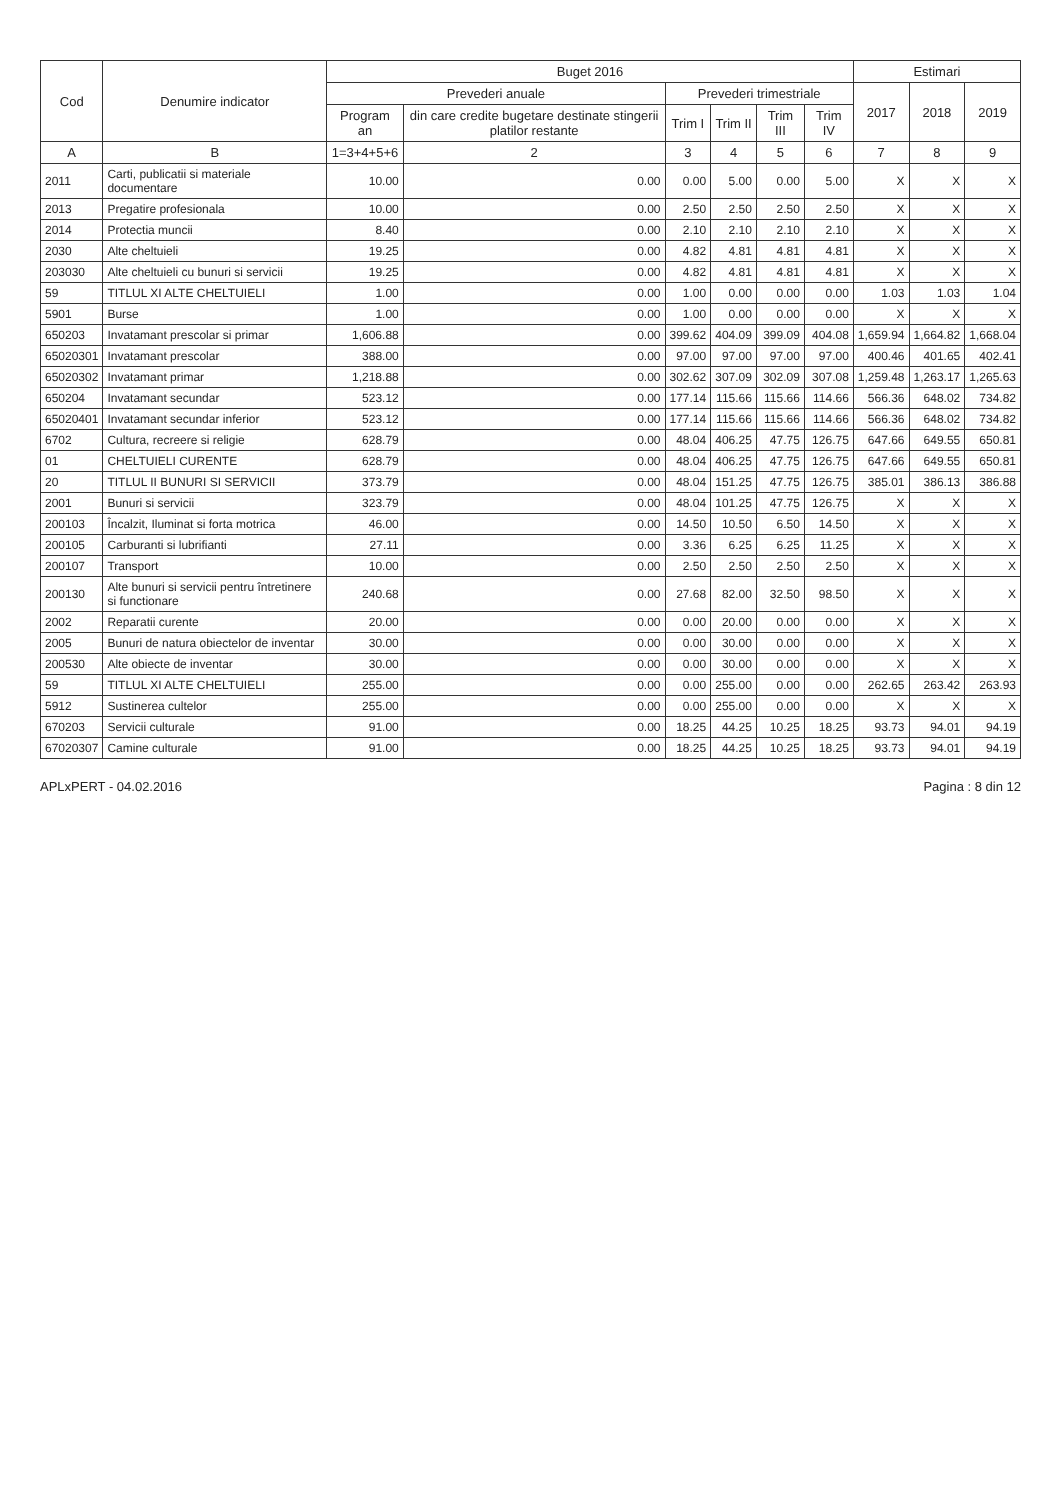| Cod | Denumire indicator | Buget 2016 | | | | | | Estimari | | |
| --- | --- | --- | --- | --- | --- | --- | --- | --- | --- | --- |
| | | Prevederi anuale | | Prevederi trimestriale | | | | 2017 | 2018 | 2019 |
| | | Program an | din care credite bugetare destinate stingerii platilor restante | Trim I | Trim II | Trim III | Trim IV | | | |
| A | B | 1=3+4+5+6 | 2 | 3 | 4 | 5 | 6 | 7 | 8 | 9 |
| 2011 | Carti, publicatii si materiale documentare | 10.00 | 0.00 | 0.00 | 5.00 | 0.00 | 5.00 | X | X | X |
| 2013 | Pregatire profesionala | 10.00 | 0.00 | 2.50 | 2.50 | 2.50 | 2.50 | X | X | X |
| 2014 | Protectia muncii | 8.40 | 0.00 | 2.10 | 2.10 | 2.10 | 2.10 | X | X | X |
| 2030 | Alte cheltuieli | 19.25 | 0.00 | 4.82 | 4.81 | 4.81 | 4.81 | X | X | X |
| 203030 | Alte cheltuieli cu bunuri si servicii | 19.25 | 0.00 | 4.82 | 4.81 | 4.81 | 4.81 | X | X | X |
| 59 | TITLUL XI ALTE CHELTUIELI | 1.00 | 0.00 | 1.00 | 0.00 | 0.00 | 0.00 | 1.03 | 1.03 | 1.04 |
| 5901 | Burse | 1.00 | 0.00 | 1.00 | 0.00 | 0.00 | 0.00 | X | X | X |
| 650203 | Invatamant prescolar si primar | 1,606.88 | 0.00 | 399.62 | 404.09 | 399.09 | 404.08 | 1,659.94 | 1,664.82 | 1,668.04 |
| 65020301 | Invatamant prescolar | 388.00 | 0.00 | 97.00 | 97.00 | 97.00 | 97.00 | 400.46 | 401.65 | 402.41 |
| 65020302 | Invatamant primar | 1,218.88 | 0.00 | 302.62 | 307.09 | 302.09 | 307.08 | 1,259.48 | 1,263.17 | 1,265.63 |
| 650204 | Invatamant secundar | 523.12 | 0.00 | 177.14 | 115.66 | 115.66 | 114.66 | 566.36 | 648.02 | 734.82 |
| 65020401 | Invatamant secundar inferior | 523.12 | 0.00 | 177.14 | 115.66 | 115.66 | 114.66 | 566.36 | 648.02 | 734.82 |
| 6702 | Cultura, recreere si religie | 628.79 | 0.00 | 48.04 | 406.25 | 47.75 | 126.75 | 647.66 | 649.55 | 650.81 |
| 01 | CHELTUIELI CURENTE | 628.79 | 0.00 | 48.04 | 406.25 | 47.75 | 126.75 | 647.66 | 649.55 | 650.81 |
| 20 | TITLUL II BUNURI SI SERVICII | 373.79 | 0.00 | 48.04 | 151.25 | 47.75 | 126.75 | 385.01 | 386.13 | 386.88 |
| 2001 | Bunuri si servicii | 323.79 | 0.00 | 48.04 | 101.25 | 47.75 | 126.75 | X | X | X |
| 200103 | Încalzit, Iluminat si forta motrica | 46.00 | 0.00 | 14.50 | 10.50 | 6.50 | 14.50 | X | X | X |
| 200105 | Carburanti si lubrifianti | 27.11 | 0.00 | 3.36 | 6.25 | 6.25 | 11.25 | X | X | X |
| 200107 | Transport | 10.00 | 0.00 | 2.50 | 2.50 | 2.50 | 2.50 | X | X | X |
| 200130 | Alte bunuri si servicii pentru întretinere si functionare | 240.68 | 0.00 | 27.68 | 82.00 | 32.50 | 98.50 | X | X | X |
| 2002 | Reparatii curente | 20.00 | 0.00 | 0.00 | 20.00 | 0.00 | 0.00 | X | X | X |
| 2005 | Bunuri de natura obiectelor de inventar | 30.00 | 0.00 | 0.00 | 30.00 | 0.00 | 0.00 | X | X | X |
| 200530 | Alte obiecte de inventar | 30.00 | 0.00 | 0.00 | 30.00 | 0.00 | 0.00 | X | X | X |
| 59 | TITLUL XI ALTE CHELTUIELI | 255.00 | 0.00 | 0.00 | 255.00 | 0.00 | 0.00 | 262.65 | 263.42 | 263.93 |
| 5912 | Sustinerea cultelor | 255.00 | 0.00 | 0.00 | 255.00 | 0.00 | 0.00 | X | X | X |
| 670203 | Servicii culturale | 91.00 | 0.00 | 18.25 | 44.25 | 10.25 | 18.25 | 93.73 | 94.01 | 94.19 |
| 67020307 | Camine culturale | 91.00 | 0.00 | 18.25 | 44.25 | 10.25 | 18.25 | 93.73 | 94.01 | 94.19 |
APLxPERT - 04.02.2016 Pagina : 8 din 12